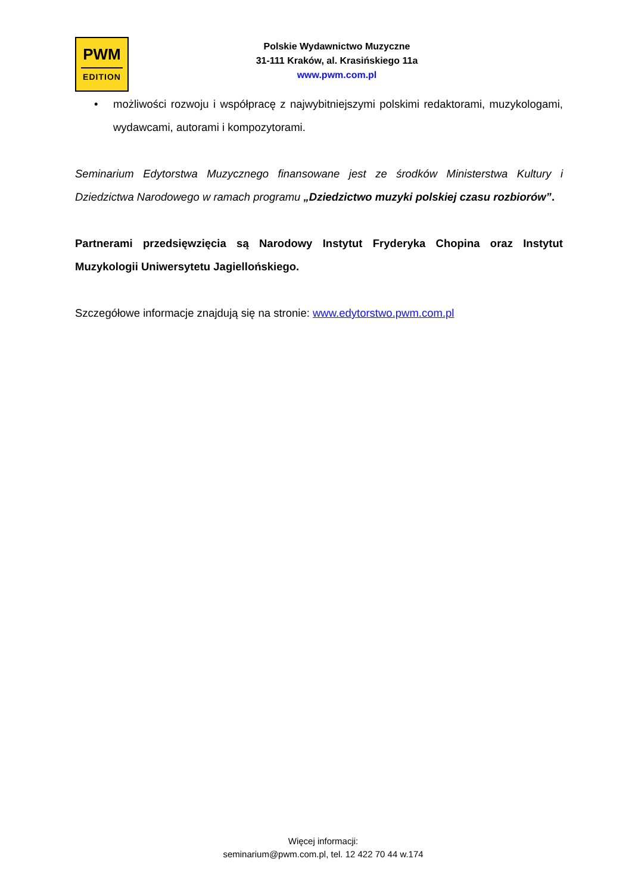PWM
EDITION
Polskie Wydawnictwo Muzyczne
31-111 Kraków, al. Krasińskiego 11a
www.pwm.com.pl
• możliwości rozwoju i współpracę z najwybitniejszymi polskimi redaktorami, muzykologami, wydawcami, autorami i kompozytorami.
Seminarium Edytorstwa Muzycznego finansowane jest ze środków Ministerstwa Kultury i Dziedzictwa Narodowego w ramach programu „Dziedzictwo muzyki polskiej czasu rozbiorów”.
Partnerami przedsięwzięcia są Narodowy Instytut Fryderyka Chopina oraz Instytut Muzykologii Uniwersytetu Jagiellońskiego.
Szczegółowe informacje znajdują się na stronie: www.edytorstwo.pwm.com.pl
Więcej informacji:
seminarium@pwm.com.pl, tel. 12 422 70 44 w.174